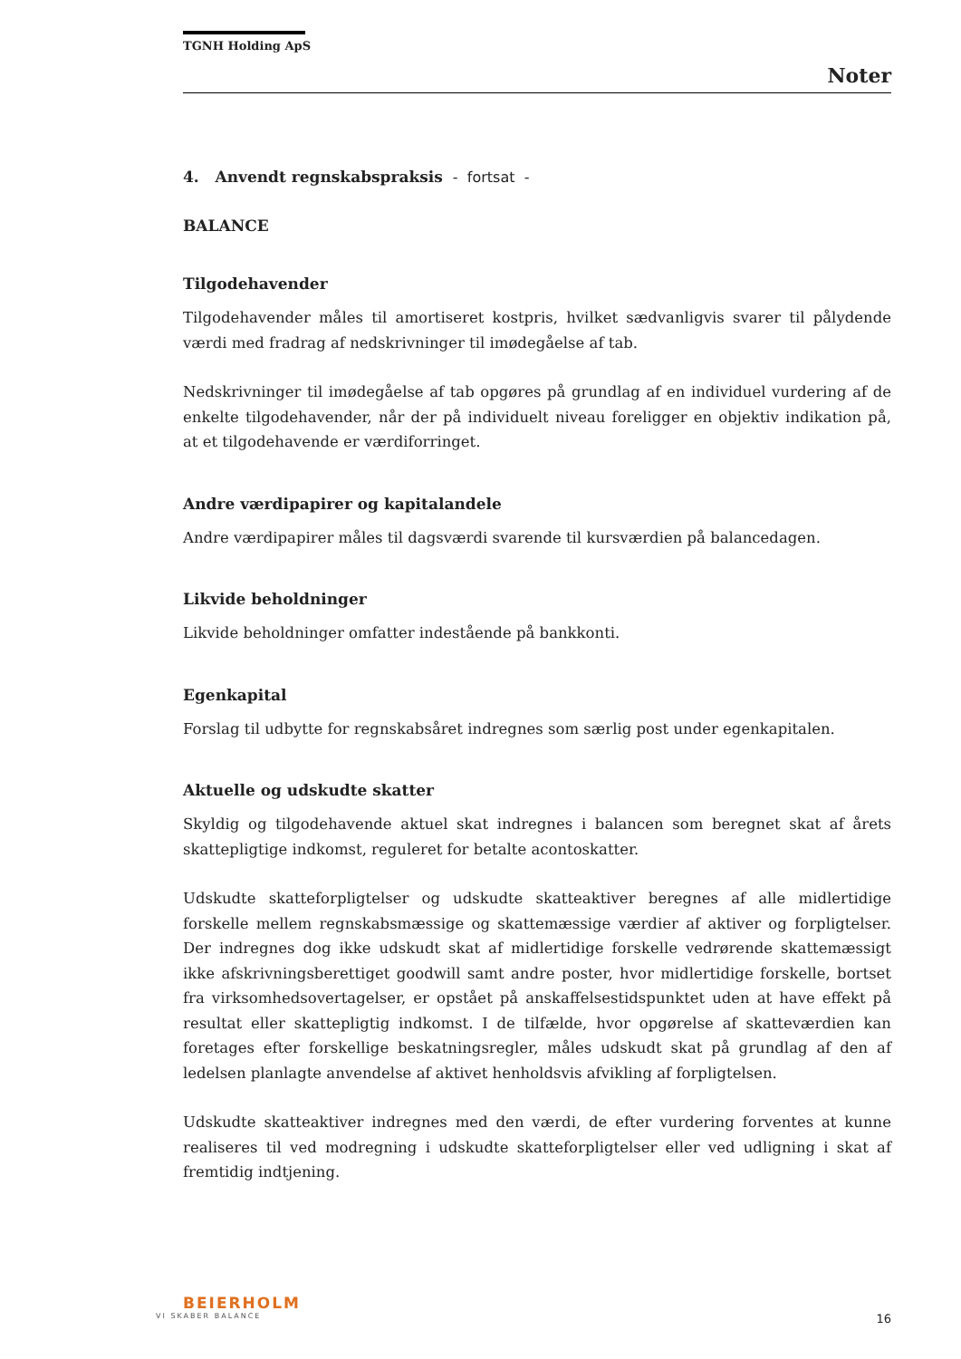TGNH Holding ApS
Noter
4. Anvendt regnskabspraksis - fortsat -
BALANCE
Tilgodehavender
Tilgodehavender måles til amortiseret kostpris, hvilket sædvanligvis svarer til pålydende værdi med fradrag af nedskrivninger til imødegåelse af tab.
Nedskrivninger til imødegåelse af tab opgøres på grundlag af en individuel vurdering af de enkelte tilgodehavender, når der på individuelt niveau foreligger en objektiv indikation på, at et tilgodehavende er værdiforringet.
Andre værdipapirer og kapitalandele
Andre værdipapirer måles til dagsværdi svarende til kursværdien på balancedagen.
Likvide beholdninger
Likvide beholdninger omfatter indestående på bankkonti.
Egenkapital
Forslag til udbytte for regnskabsåret indregnes som særlig post under egenkapitalen.
Aktuelle og udskudte skatter
Skyldig og tilgodehavende aktuel skat indregnes i balancen som beregnet skat af årets skattepligtige indkomst, reguleret for betalte acontoskatter.
Udskudte skatteforpligtelser og udskudte skatteaktiver beregnes af alle midlertidige forskelle mellem regnskabsmæssige og skattemæssige værdier af aktiver og forpligtelser. Der indregnes dog ikke udskudt skat af midlertidige forskelle vedrørende skattemæssigt ikke afskrivningsberettiget goodwill samt andre poster, hvor midlertidige forskelle, bortset fra virksomhedsovertagelser, er opstået på anskaffelsestidspunktet uden at have effekt på resultat eller skattepligtig indkomst. I de tilfælde, hvor opgørelse af skatteværdien kan foretages efter forskellige beskatningsregler, måles udskudt skat på grundlag af den af ledelsen planlagte anvendelse af aktivet henholdsvis afvikling af forpligtelsen.
Udskudte skatteaktiver indregnes med den værdi, de efter vurdering forventes at kunne realiseres til ved modregning i udskudte skatteforpligtelser eller ved udligning i skat af fremtidig indtjening.
BEIERHOLM
VI SKABER BALANCE
16